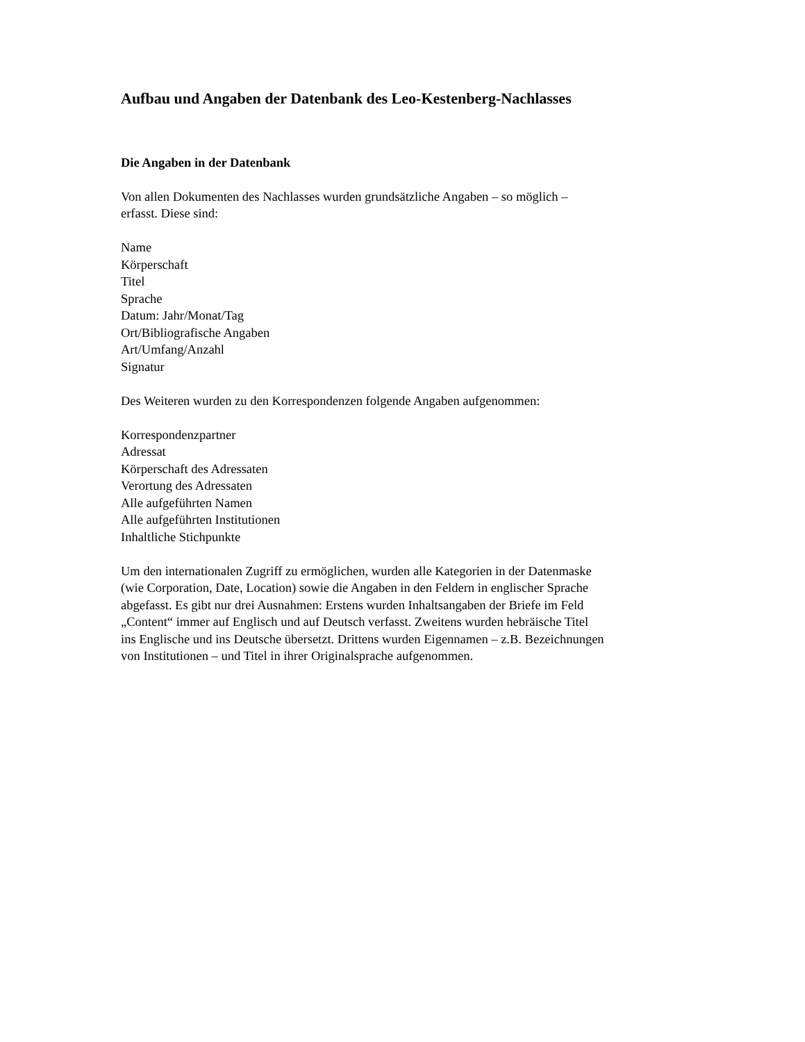Aufbau und Angaben der Datenbank des Leo-Kestenberg-Nachlasses
Die Angaben in der Datenbank
Von allen Dokumenten des Nachlasses wurden grundsätzliche Angaben – so möglich –
erfasst. Diese sind:
Name
Körperschaft
Titel
Sprache
Datum: Jahr/Monat/Tag
Ort/Bibliografische Angaben
Art/Umfang/Anzahl
Signatur
Des Weiteren wurden zu den Korrespondenzen folgende Angaben aufgenommen:
Korrespondenzpartner
Adressat
Körperschaft des Adressaten
Verortung des Adressaten
Alle aufgeführten Namen
Alle aufgeführten Institutionen
Inhaltliche Stichpunkte
Um den internationalen Zugriff zu ermöglichen, wurden alle Kategorien in der Datenmaske
(wie Corporation, Date, Location) sowie die Angaben in den Feldern in englischer Sprache
abgefasst. Es gibt nur drei Ausnahmen: Erstens wurden Inhaltsangaben der Briefe im Feld
„Content“ immer auf Englisch und auf Deutsch verfasst. Zweitens wurden hebräische Titel
ins Englische und ins Deutsche übersetzt. Drittens wurden Eigennamen – z.B. Bezeichnungen
von Institutionen – und Titel in ihrer Originalsprache aufgenommen.